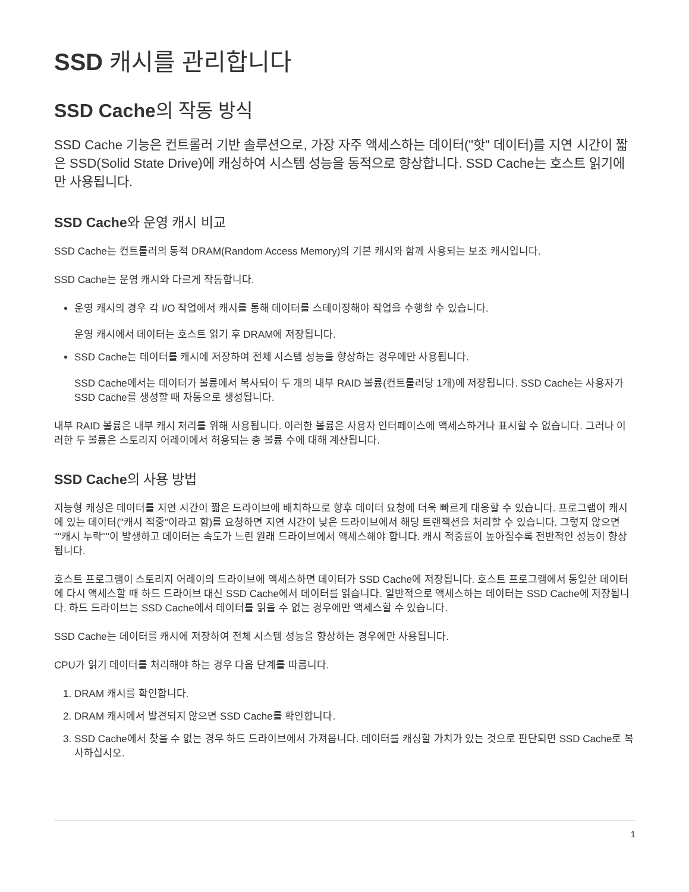SSD 캐시를 관리합니다
SSD Cache의 작동 방식
SSD Cache 기능은 컨트롤러 기반 솔루션으로, 가장 자주 액세스하는 데이터("핫" 데이터)를 지연 시간이 짧은 SSD(Solid State Drive)에 캐싱하여 시스템 성능을 동적으로 향상합니다. SSD Cache는 호스트 읽기에만 사용됩니다.
SSD Cache와 운영 캐시 비교
SSD Cache는 컨트롤러의 동적 DRAM(Random Access Memory)의 기본 캐시와 함께 사용되는 보조 캐시입니다.
SSD Cache는 운영 캐시와 다르게 작동합니다.
운영 캐시의 경우 각 I/O 작업에서 캐시를 통해 데이터를 스테이징해야 작업을 수행할 수 있습니다.
운영 캐시에서 데이터는 호스트 읽기 후 DRAM에 저장됩니다.
SSD Cache는 데이터를 캐시에 저장하여 전체 시스템 성능을 향상하는 경우에만 사용됩니다.
SSD Cache에서는 데이터가 볼륨에서 복사되어 두 개의 내부 RAID 볼륨(컨트롤러당 1개)에 저장됩니다. SSD Cache는 사용자가 SSD Cache를 생성할 때 자동으로 생성됩니다.
내부 RAID 볼륨은 내부 캐시 처리를 위해 사용됩니다. 이러한 볼륨은 사용자 인터페이스에 액세스하거나 표시할 수 없습니다. 그러나 이러한 두 볼륨은 스토리지 어레이에서 허용되는 총 볼륨 수에 대해 계산됩니다.
SSD Cache의 사용 방법
지능형 캐싱은 데이터를 지연 시간이 짧은 드라이브에 배치하므로 향후 데이터 요청에 더욱 빠르게 대응할 수 있습니다. 프로그램이 캐시에 있는 데이터("캐시 적중"이라고 함)를 요청하면 지연 시간이 낮은 드라이브에서 해당 트랜잭션을 처리할 수 있습니다. 그렇지 않으면 ""캐시 누락""이 발생하고 데이터는 속도가 느린 원래 드라이브에서 액세스해야 합니다. 캐시 적중률이 높아질수록 전반적인 성능이 향상됩니다.
호스트 프로그램이 스토리지 어레이의 드라이브에 액세스하면 데이터가 SSD Cache에 저장됩니다. 호스트 프로그램에서 동일한 데이터에 다시 액세스할 때 하드 드라이브 대신 SSD Cache에서 데이터를 읽습니다. 일반적으로 액세스하는 데이터는 SSD Cache에 저장됩니다. 하드 드라이브는 SSD Cache에서 데이터를 읽을 수 없는 경우에만 액세스할 수 있습니다.
SSD Cache는 데이터를 캐시에 저장하여 전체 시스템 성능을 향상하는 경우에만 사용됩니다.
CPU가 읽기 데이터를 처리해야 하는 경우 다음 단계를 따릅니다.
1. DRAM 캐시를 확인합니다.
2. DRAM 캐시에서 발견되지 않으면 SSD Cache를 확인합니다.
3. SSD Cache에서 찾을 수 없는 경우 하드 드라이브에서 가져옵니다. 데이터를 캐싱할 가치가 있는 것으로 판단되면 SSD Cache로 복사하십시오.
1